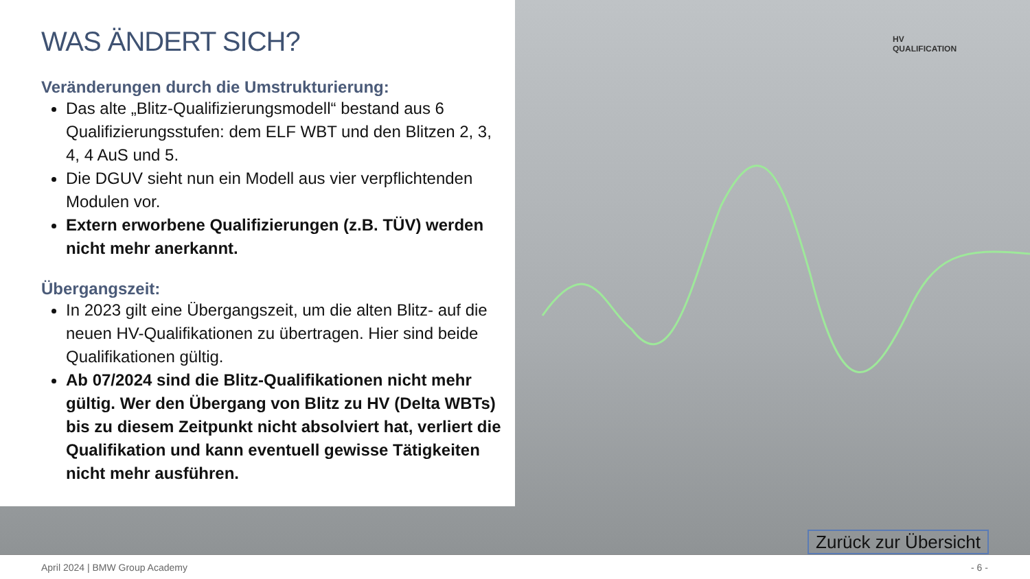HV
QUALIFICATION
WAS ÄNDERT SICH?
Veränderungen durch die Umstrukturierung:
Das alte „Blitz-Qualifizierungsmodell“ bestand aus 6 Qualifizierungsstufen: dem ELF WBT und den Blitzen 2, 3, 4, 4 AuS und 5.
Die DGUV sieht nun ein Modell aus vier verpflichtenden Modulen vor.
Extern erworbene Qualifizierungen (z.B. TÜV) werden nicht mehr anerkannt.
Übergangszeit:
In 2023 gilt eine Übergangszeit, um die alten Blitz- auf die neuen HV-Qualifikationen zu übertragen. Hier sind beide Qualifikationen gültig.
Ab 07/2024 sind die Blitz-Qualifikationen nicht mehr gültig. Wer den Übergang von Blitz zu HV (Delta WBTs) bis zu diesem Zeitpunkt nicht absolviert hat, verliert die Qualifikation und kann eventuell gewisse Tätigkeiten nicht mehr ausführen.
Zurück zur Übersicht
April 2024 | BMW Group Academy - 6 -